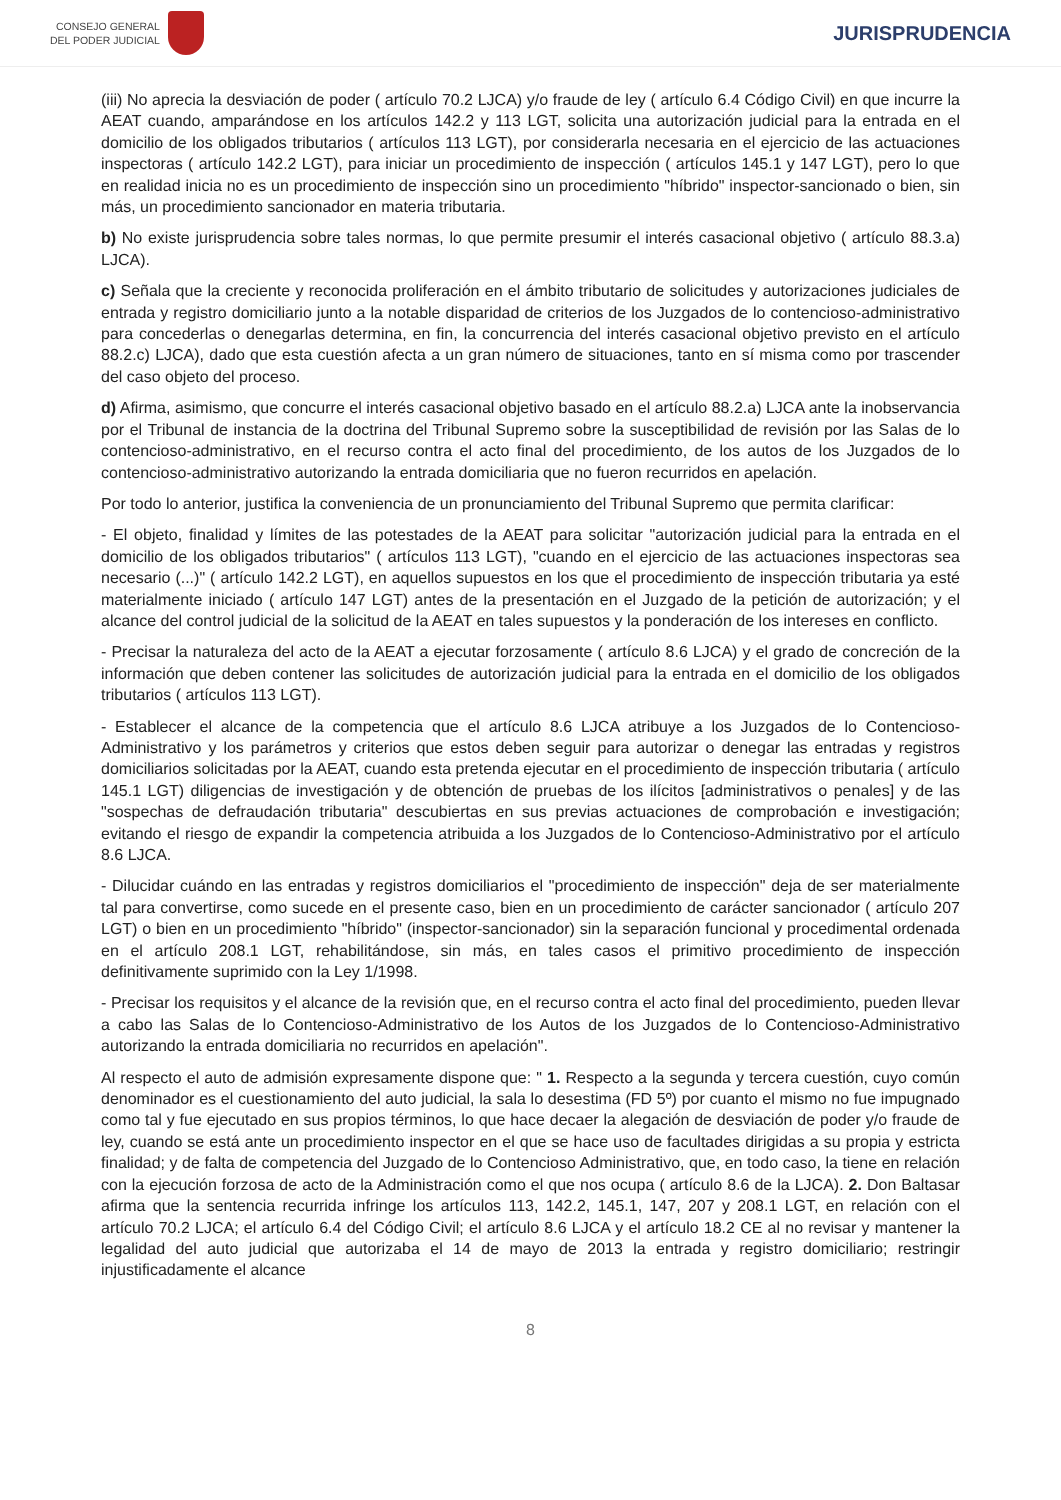CONSEJO GENERAL
DEL PODER JUDICIAL
JURISPRUDENCIA
(iii) No aprecia la desviación de poder ( artículo 70.2 LJCA) y/o fraude de ley ( artículo 6.4 Código Civil) en que incurre la AEAT cuando, amparándose en los artículos 142.2 y 113 LGT, solicita una autorización judicial para la entrada en el domicilio de los obligados tributarios ( artículos 113 LGT), por considerarla necesaria en el ejercicio de las actuaciones inspectoras ( artículo 142.2 LGT), para iniciar un procedimiento de inspección ( artículos 145.1 y 147 LGT), pero lo que en realidad inicia no es un procedimiento de inspección sino un procedimiento "híbrido" inspector-sancionado o bien, sin más, un procedimiento sancionador en materia tributaria.
b) No existe jurisprudencia sobre tales normas, lo que permite presumir el interés casacional objetivo ( artículo 88.3.a) LJCA).
c) Señala que la creciente y reconocida proliferación en el ámbito tributario de solicitudes y autorizaciones judiciales de entrada y registro domiciliario junto a la notable disparidad de criterios de los Juzgados de lo contencioso-administrativo para concederlas o denegarlas determina, en fin, la concurrencia del interés casacional objetivo previsto en el artículo 88.2.c) LJCA), dado que esta cuestión afecta a un gran número de situaciones, tanto en sí misma como por trascender del caso objeto del proceso.
d) Afirma, asimismo, que concurre el interés casacional objetivo basado en el artículo 88.2.a) LJCA ante la inobservancia por el Tribunal de instancia de la doctrina del Tribunal Supremo sobre la susceptibilidad de revisión por las Salas de lo contencioso-administrativo, en el recurso contra el acto final del procedimiento, de los autos de los Juzgados de lo contencioso-administrativo autorizando la entrada domiciliaria que no fueron recurridos en apelación.
Por todo lo anterior, justifica la conveniencia de un pronunciamiento del Tribunal Supremo que permita clarificar:
- El objeto, finalidad y límites de las potestades de la AEAT para solicitar "autorización judicial para la entrada en el domicilio de los obligados tributarios" ( artículos 113 LGT), "cuando en el ejercicio de las actuaciones inspectoras sea necesario (...)" ( artículo 142.2 LGT), en aquellos supuestos en los que el procedimiento de inspección tributaria ya esté materialmente iniciado ( artículo 147 LGT) antes de la presentación en el Juzgado de la petición de autorización; y el alcance del control judicial de la solicitud de la AEAT en tales supuestos y la ponderación de los intereses en conflicto.
- Precisar la naturaleza del acto de la AEAT a ejecutar forzosamente ( artículo 8.6 LJCA) y el grado de concreción de la información que deben contener las solicitudes de autorización judicial para la entrada en el domicilio de los obligados tributarios ( artículos 113 LGT).
- Establecer el alcance de la competencia que el artículo 8.6 LJCA atribuye a los Juzgados de lo Contencioso-Administrativo y los parámetros y criterios que estos deben seguir para autorizar o denegar las entradas y registros domiciliarios solicitadas por la AEAT, cuando esta pretenda ejecutar en el procedimiento de inspección tributaria ( artículo 145.1 LGT) diligencias de investigación y de obtención de pruebas de los ilícitos [administrativos o penales] y de las "sospechas de defraudación tributaria" descubiertas en sus previas actuaciones de comprobación e investigación; evitando el riesgo de expandir la competencia atribuida a los Juzgados de lo Contencioso-Administrativo por el artículo 8.6 LJCA.
- Dilucidar cuándo en las entradas y registros domiciliarios el "procedimiento de inspección" deja de ser materialmente tal para convertirse, como sucede en el presente caso, bien en un procedimiento de carácter sancionador ( artículo 207 LGT) o bien en un procedimiento "híbrido" (inspector-sancionador) sin la separación funcional y procedimental ordenada en el artículo 208.1 LGT, rehabilitándose, sin más, en tales casos el primitivo procedimiento de inspección definitivamente suprimido con la Ley 1/1998.
- Precisar los requisitos y el alcance de la revisión que, en el recurso contra el acto final del procedimiento, pueden llevar a cabo las Salas de lo Contencioso-Administrativo de los Autos de los Juzgados de lo Contencioso-Administrativo autorizando la entrada domiciliaria no recurridos en apelación".
Al respecto el auto de admisión expresamente dispone que: " 1. Respecto a la segunda y tercera cuestión, cuyo común denominador es el cuestionamiento del auto judicial, la sala lo desestima (FD 5º) por cuanto el mismo no fue impugnado como tal y fue ejecutado en sus propios términos, lo que hace decaer la alegación de desviación de poder y/o fraude de ley, cuando se está ante un procedimiento inspector en el que se hace uso de facultades dirigidas a su propia y estricta finalidad; y de falta de competencia del Juzgado de lo Contencioso Administrativo, que, en todo caso, la tiene en relación con la ejecución forzosa de acto de la Administración como el que nos ocupa ( artículo 8.6 de la LJCA). 2. Don Baltasar afirma que la sentencia recurrida infringe los artículos 113, 142.2, 145.1, 147, 207 y 208.1 LGT, en relación con el artículo 70.2 LJCA; el artículo 6.4 del Código Civil; el artículo 8.6 LJCA y el artículo 18.2 CE al no revisar y mantener la legalidad del auto judicial que autorizaba el 14 de mayo de 2013 la entrada y registro domiciliario; restringir injustificadamente el alcance
8